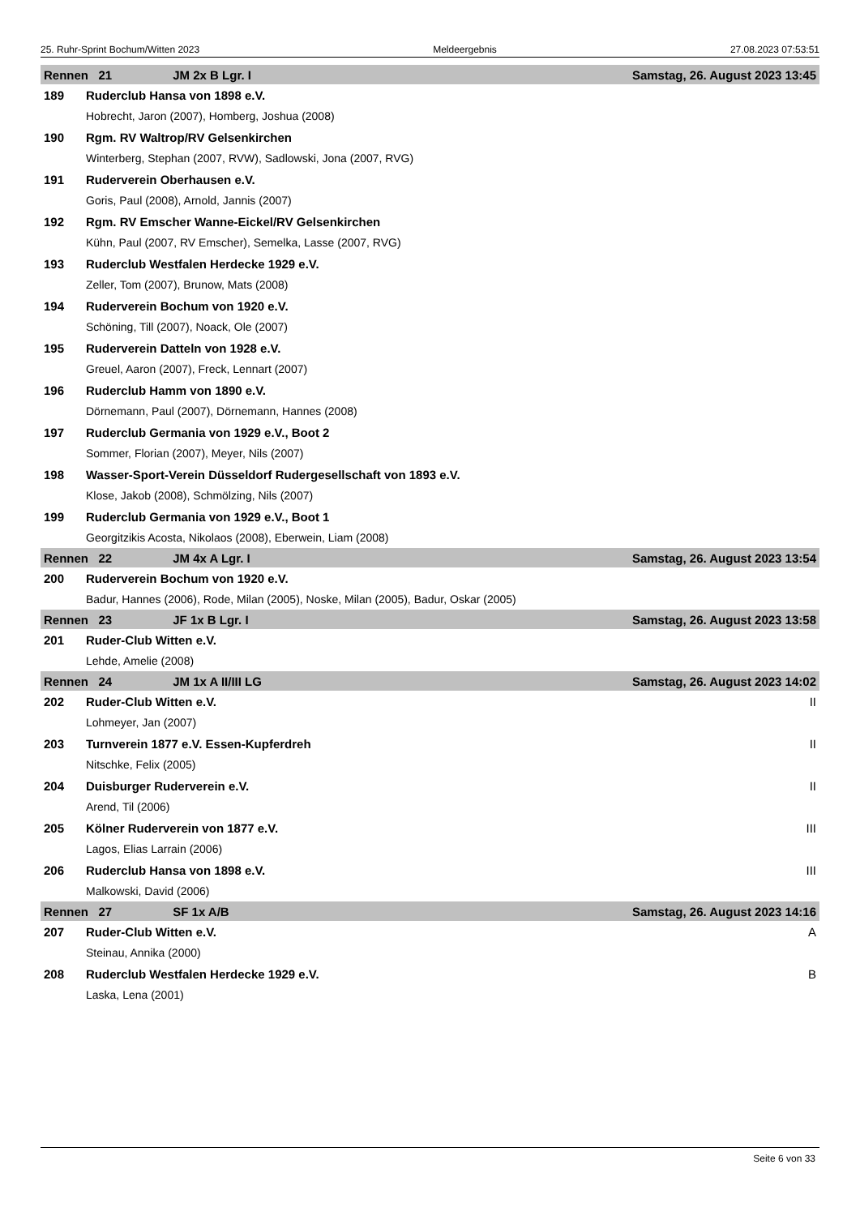25. Ruhr-Sprint Bochum/Witten 2023 Meldeergebnis 27.08.2023 07:53:51
| Rennen 21 JM 2x B Lgr. I | | Samstag, 26. August 2023 13:45 |
| 189 | Ruderclub Hansa von 1898 e.V. | |
| | Hobrecht, Jaron (2007), Homberg, Joshua (2008) | |
| 190 | Rgm. RV Waltrop/RV Gelsenkirchen | |
| | Winterberg, Stephan (2007, RVW), Sadlowski, Jona (2007, RVG) | |
| 191 | Ruderverein Oberhausen e.V. | |
| | Goris, Paul (2008), Arnold, Jannis (2007) | |
| 192 | Rgm. RV Emscher Wanne-Eickel/RV Gelsenkirchen | |
| | Kühn, Paul (2007, RV Emscher), Semelka, Lasse (2007, RVG) | |
| 193 | Ruderclub Westfalen Herdecke 1929 e.V. | |
| | Zeller, Tom (2007), Brunow, Mats (2008) | |
| 194 | Ruderverein Bochum von 1920 e.V. | |
| | Schöning, Till (2007), Noack, Ole (2007) | |
| 195 | Ruderverein Datteln von 1928 e.V. | |
| | Greuel, Aaron (2007), Freck, Lennart (2007) | |
| 196 | Ruderclub Hamm von 1890 e.V. | |
| | Dörnemann, Paul (2007), Dörnemann, Hannes (2008) | |
| 197 | Ruderclub Germania von 1929 e.V., Boot 2 | |
| | Sommer, Florian (2007), Meyer, Nils (2007) | |
| 198 | Wasser-Sport-Verein Düsseldorf Rudergesellschaft von 1893 e.V. | |
| | Klose, Jakob (2008), Schmölzing, Nils (2007) | |
| 199 | Ruderclub Germania von 1929 e.V., Boot 1 | |
| | Georgitzikis Acosta, Nikolaos (2008), Eberwein, Liam (2008) | |
| Rennen 22 JM 4x A Lgr. I | | Samstag, 26. August 2023 13:54 |
| 200 | Ruderverein Bochum von 1920 e.V. | |
| | Badur, Hannes (2006), Rode, Milan (2005), Noske, Milan (2005), Badur, Oskar (2005) | |
| Rennen 23 JF 1x B Lgr. I | | Samstag, 26. August 2023 13:58 |
| 201 | Ruder-Club Witten e.V. | |
| | Lehde, Amelie (2008) | |
| Rennen 24 JM 1x A II/III LG | | Samstag, 26. August 2023 14:02 |
| 202 | Ruder-Club Witten e.V. | II |
| | Lohmeyer, Jan (2007) | |
| 203 | Turnverein 1877 e.V. Essen-Kupferdreh | II |
| | Nitschke, Felix (2005) | |
| 204 | Duisburger Ruderverein e.V. | II |
| | Arend, Til (2006) | |
| 205 | Kölner Ruderverein von 1877 e.V. | III |
| | Lagos, Elias Larrain (2006) | |
| 206 | Ruderclub Hansa von 1898 e.V. | III |
| | Malkowski, David (2006) | |
| Rennen 27 SF 1x A/B | | Samstag, 26. August 2023 14:16 |
| 207 | Ruder-Club Witten e.V. | A |
| | Steinau, Annika (2000) | |
| 208 | Ruderclub Westfalen Herdecke 1929 e.V. | B |
| | Laska, Lena (2001) | |
Seite 6 von 33